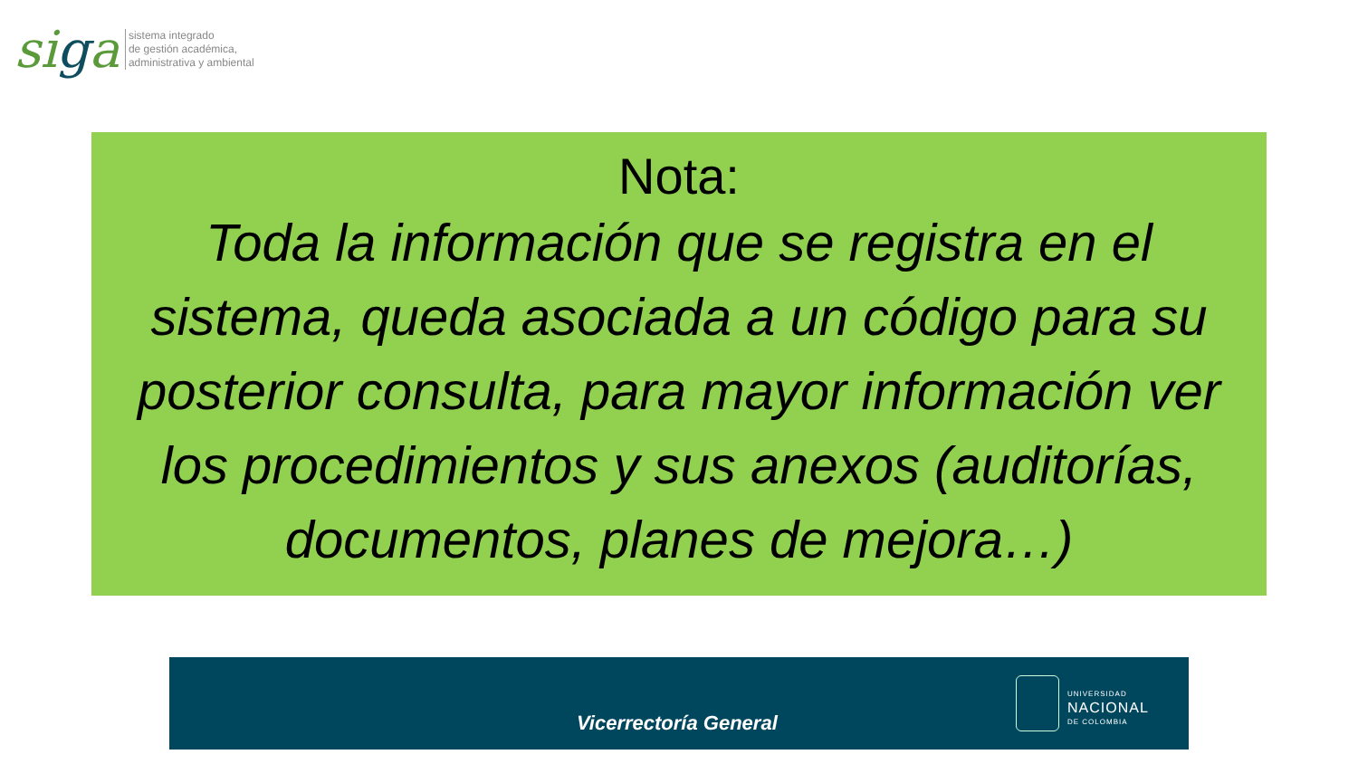siga
sistema integrado
de gestión académica,
administrativa y ambiental
Nota:
Toda la información que se registra en el sistema, queda asociada a un código para su posterior consulta, para mayor información ver los procedimientos y sus anexos (auditorías, documentos, planes de mejora…)
Vicerrectoría General
UNIVERSIDAD
NACIONAL
DE COLOMBIA